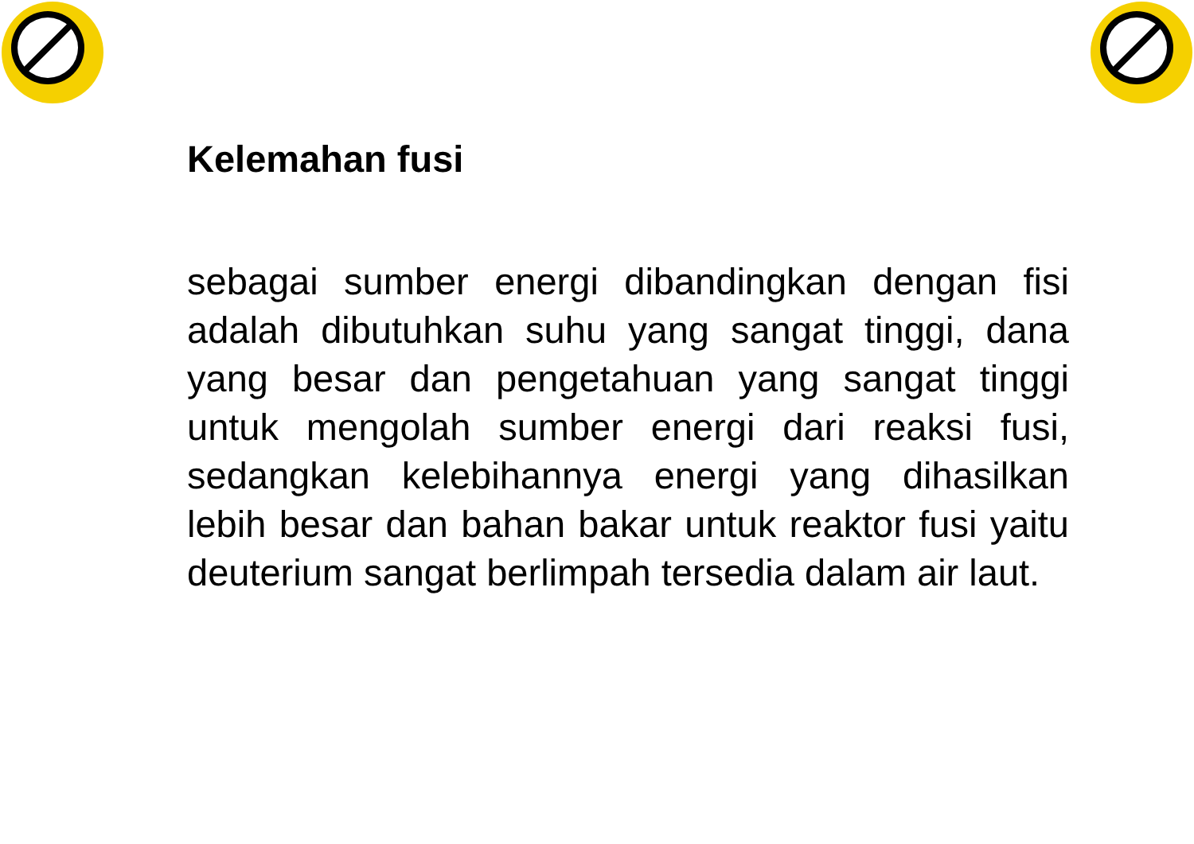Kelemahan fusi
sebagai sumber energi dibandingkan dengan fisi adalah dibutuhkan suhu yang sangat tinggi, dana yang besar dan pengetahuan yang sangat tinggi untuk mengolah sumber energi dari reaksi fusi, sedangkan kelebihannya energi yang dihasilkan lebih besar dan bahan bakar untuk reaktor fusi yaitu deuterium sangat berlimpah tersedia dalam air laut.